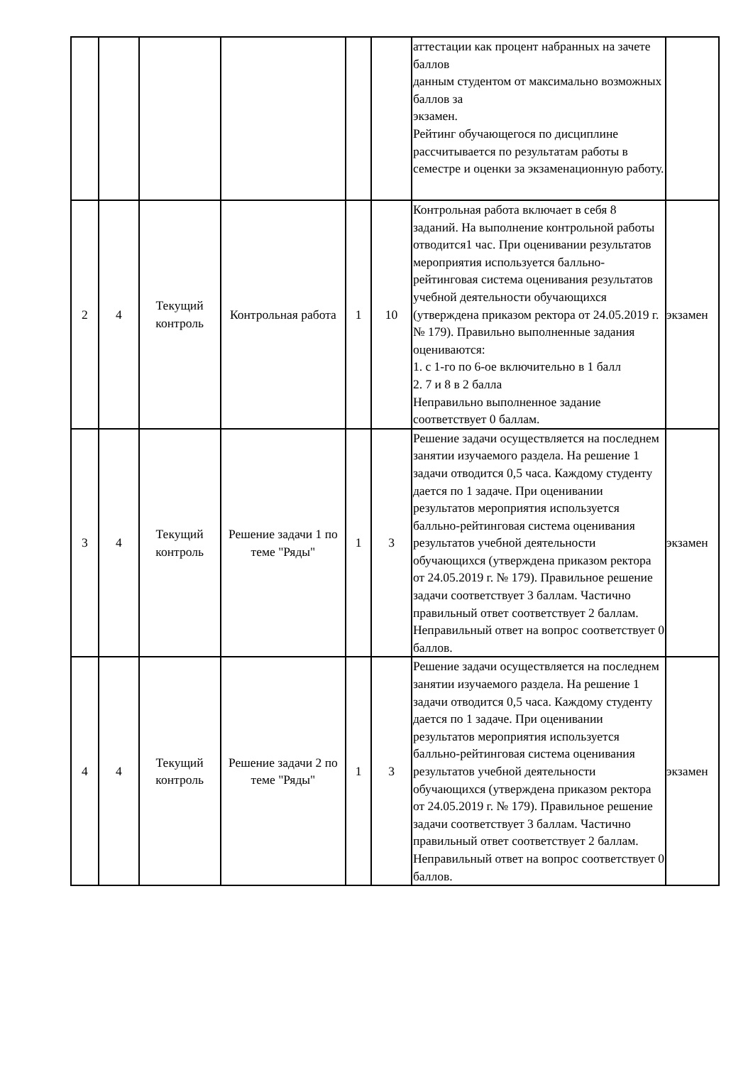| | | | | | | аттестации как процент набранных на зачете баллов данным студентом от максимально возможных баллов за экзамен. Рейтинг обучающегося по дисциплине рассчитывается по результатам работы в семестре и оценки за экзаменационную работу. | |
| 2 | 4 | Текущий контроль | Контрольная работа | 1 | 10 | Контрольная работа включает в себя 8 заданий. На выполнение контрольной работы отводится1 час. При оценивании результатов мероприятия используется балльно-рейтинговая система оценивания результатов учебной деятельности обучающихся (утверждена приказом ректора от 24.05.2019 г. № 179). Правильно выполненные задания оцениваются: 1. с 1-го по 6-ое включительно в 1 балл 2. 7 и 8 в 2 балла Неправильно выполненное задание соответствует 0 баллам. | экзамен |
| 3 | 4 | Текущий контроль | Решение задачи 1 по теме "Ряды" | 1 | 3 | Решение задачи осуществляется на последнем занятии изучаемого раздела. На решение 1 задачи отводится 0,5 часа. Каждому студенту дается по 1 задаче. При оценивании результатов мероприятия используется балльно-рейтинговая система оценивания результатов учебной деятельности обучающихся (утверждена приказом ректора от 24.05.2019 г. № 179). Правильное решение задачи соответствует 3 баллам. Частично правильный ответ соответствует 2 баллам. Неправильный ответ на вопрос соответствует 0 баллов. | экзамен |
| 4 | 4 | Текущий контроль | Решение задачи 2 по теме "Ряды" | 1 | 3 | Решение задачи осуществляется на последнем занятии изучаемого раздела. На решение 1 задачи отводится 0,5 часа. Каждому студенту дается по 1 задаче. При оценивании результатов мероприятия используется балльно-рейтинговая система оценивания результатов учебной деятельности обучающихся (утверждена приказом ректора от 24.05.2019 г. № 179). Правильное решение задачи соответствует 3 баллам. Частично правильный ответ соответствует 2 баллам. Неправильный ответ на вопрос соответствует 0 баллов. | экзамен |